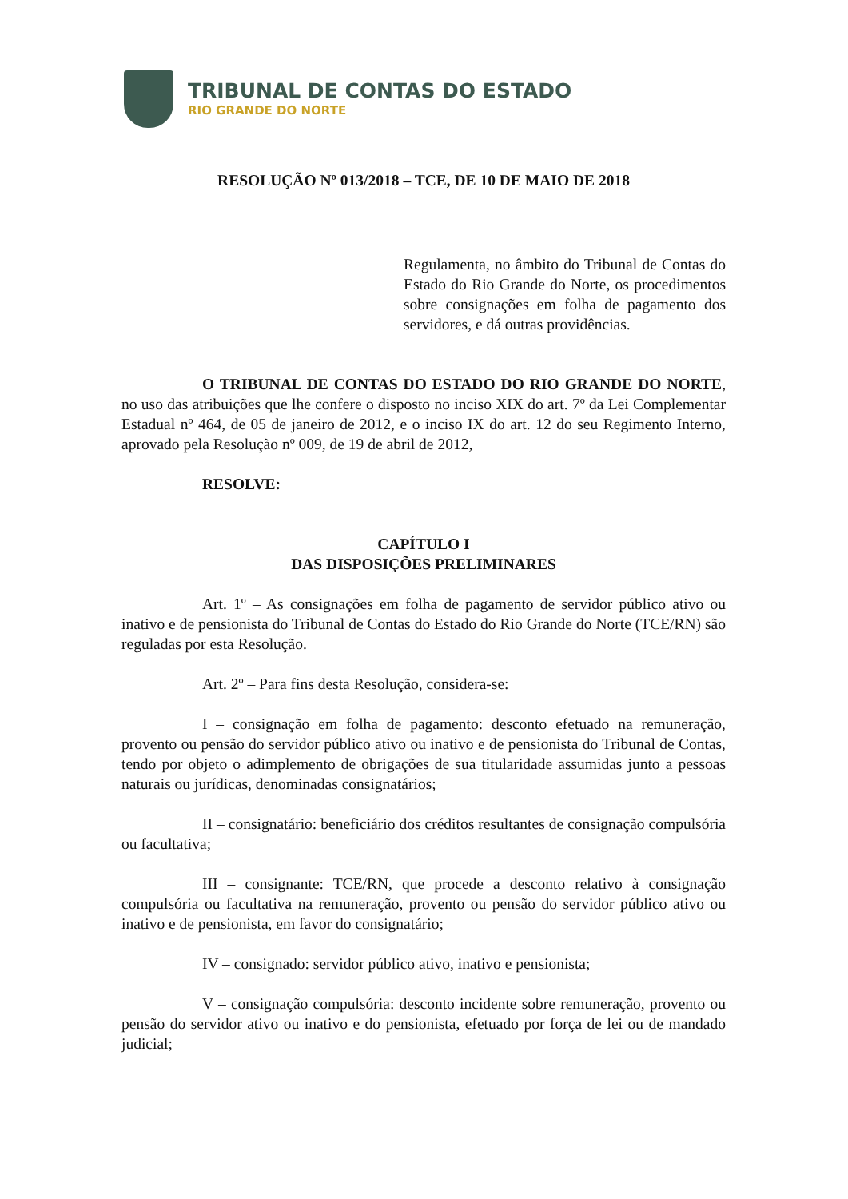TRIBUNAL DE CONTAS DO ESTADO
RIO GRANDE DO NORTE
RESOLUÇÃO Nº 013/2018 – TCE, DE 10 DE MAIO DE 2018
Regulamenta, no âmbito do Tribunal de Contas do Estado do Rio Grande do Norte, os procedimentos sobre consignações em folha de pagamento dos servidores, e dá outras providências.
O TRIBUNAL DE CONTAS DO ESTADO DO RIO GRANDE DO NORTE, no uso das atribuições que lhe confere o disposto no inciso XIX do art. 7º da Lei Complementar Estadual nº 464, de 05 de janeiro de 2012, e o inciso IX do art. 12 do seu Regimento Interno, aprovado pela Resolução nº 009, de 19 de abril de 2012,
RESOLVE:
CAPÍTULO I
DAS DISPOSIÇÕES PRELIMINARES
Art. 1º – As consignações em folha de pagamento de servidor público ativo ou inativo e de pensionista do Tribunal de Contas do Estado do Rio Grande do Norte (TCE/RN) são reguladas por esta Resolução.
Art. 2º – Para fins desta Resolução, considera-se:
I – consignação em folha de pagamento: desconto efetuado na remuneração, provento ou pensão do servidor público ativo ou inativo e de pensionista do Tribunal de Contas, tendo por objeto o adimplemento de obrigações de sua titularidade assumidas junto a pessoas naturais ou jurídicas, denominadas consignatários;
II – consignatário: beneficiário dos créditos resultantes de consignação compulsória ou facultativa;
III – consignante: TCE/RN, que procede a desconto relativo à consignação compulsória ou facultativa na remuneração, provento ou pensão do servidor público ativo ou inativo e de pensionista, em favor do consignatário;
IV – consignado: servidor público ativo, inativo e pensionista;
V – consignação compulsória: desconto incidente sobre remuneração, provento ou pensão do servidor ativo ou inativo e do pensionista, efetuado por força de lei ou de mandado judicial;